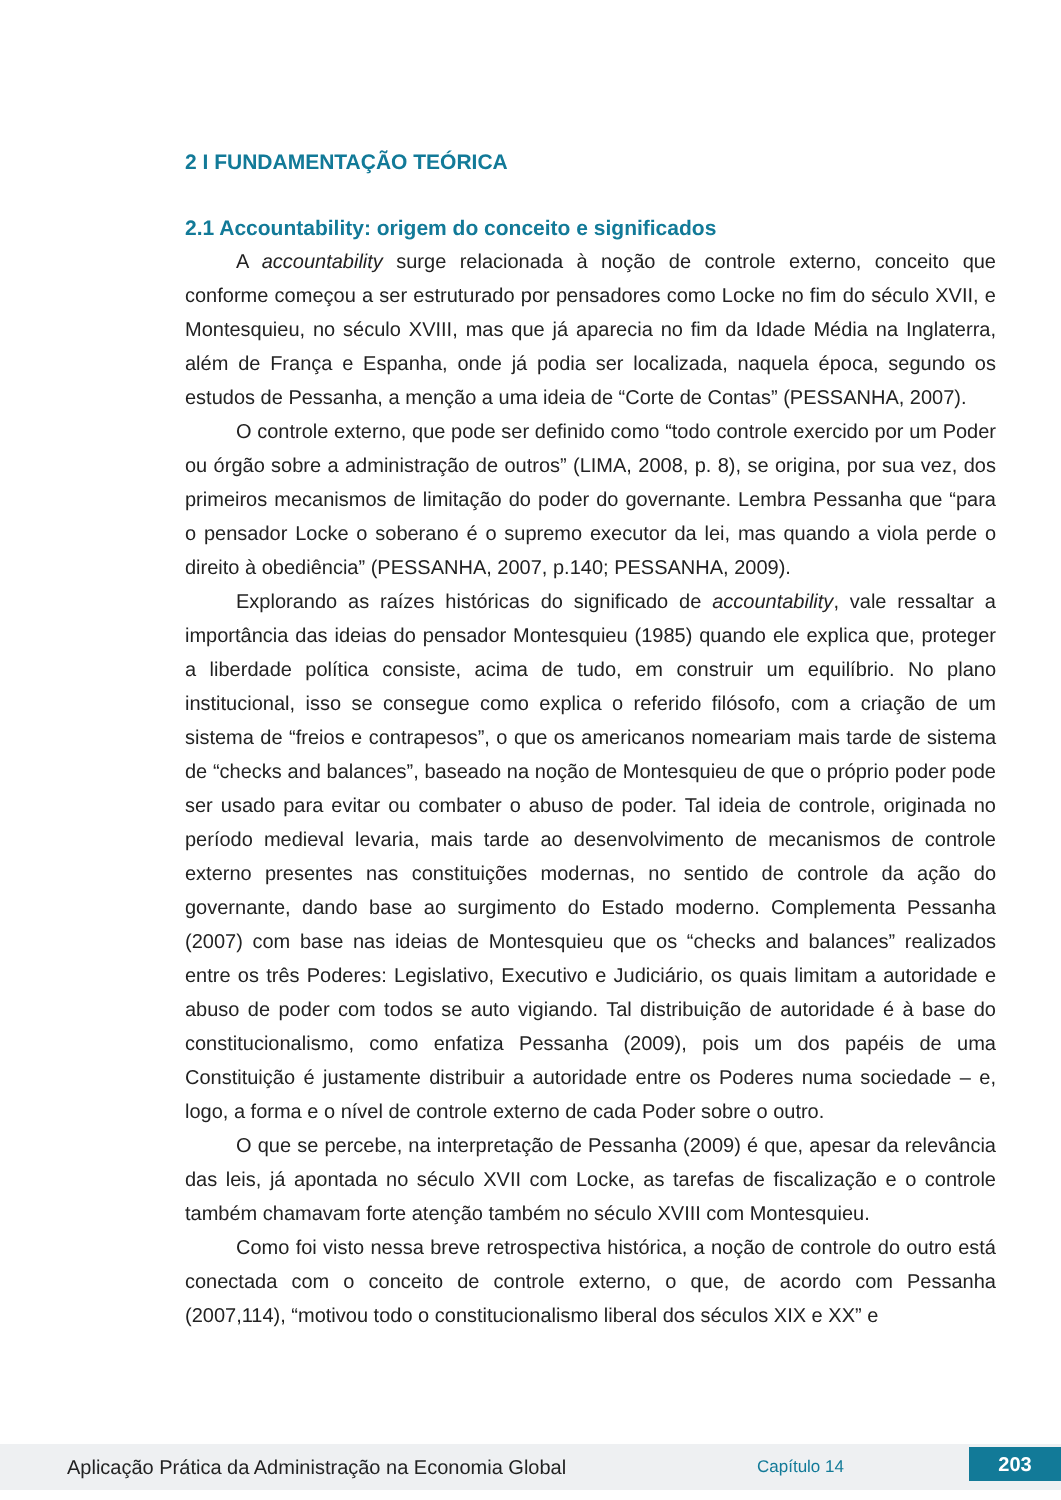2 I FUNDAMENTAÇÃO TEÓRICA
2.1 Accountability: origem do conceito e significados
A accountability surge relacionada à noção de controle externo, conceito que conforme começou a ser estruturado por pensadores como Locke no fim do século XVII, e Montesquieu, no século XVIII, mas que já aparecia no fim da Idade Média na Inglaterra, além de França e Espanha, onde já podia ser localizada, naquela época, segundo os estudos de Pessanha, a menção a uma ideia de “Corte de Contas” (PESSANHA, 2007).
O controle externo, que pode ser definido como “todo controle exercido por um Poder ou órgão sobre a administração de outros” (LIMA, 2008, p. 8), se origina, por sua vez, dos primeiros mecanismos de limitação do poder do governante. Lembra Pessanha que “para o pensador Locke o soberano é o supremo executor da lei, mas quando a viola perde o direito à obediência” (PESSANHA, 2007, p.140; PESSANHA, 2009).
Explorando as raízes históricas do significado de accountability, vale ressaltar a importância das ideias do pensador Montesquieu (1985) quando ele explica que, proteger a liberdade política consiste, acima de tudo, em construir um equilíbrio. No plano institucional, isso se consegue como explica o referido filósofo, com a criação de um sistema de “freios e contrapesos”, o que os americanos nomeariam mais tarde de sistema de “checks and balances”, baseado na noção de Montesquieu de que o próprio poder pode ser usado para evitar ou combater o abuso de poder. Tal ideia de controle, originada no período medieval levaria, mais tarde ao desenvolvimento de mecanismos de controle externo presentes nas constituições modernas, no sentido de controle da ação do governante, dando base ao surgimento do Estado moderno. Complementa Pessanha (2007) com base nas ideias de Montesquieu que os “checks and balances” realizados entre os três Poderes: Legislativo, Executivo e Judiciário, os quais limitam a autoridade e abuso de poder com todos se auto vigiando. Tal distribuição de autoridade é à base do constitucionalismo, como enfatiza Pessanha (2009), pois um dos papéis de uma Constituição é justamente distribuir a autoridade entre os Poderes numa sociedade – e, logo, a forma e o nível de controle externo de cada Poder sobre o outro.
O que se percebe, na interpretação de Pessanha (2009) é que, apesar da relevância das leis, já apontada no século XVII com Locke, as tarefas de fiscalização e o controle também chamavam forte atenção também no século XVIII com Montesquieu.
Como foi visto nessa breve retrospectiva histórica, a noção de controle do outro está conectada com o conceito de controle externo, o que, de acordo com Pessanha (2007,114), “motivou todo o constitucionalismo liberal dos séculos XIX e XX” e
Aplicação Prática da Administração na Economia Global Capítulo 14 203